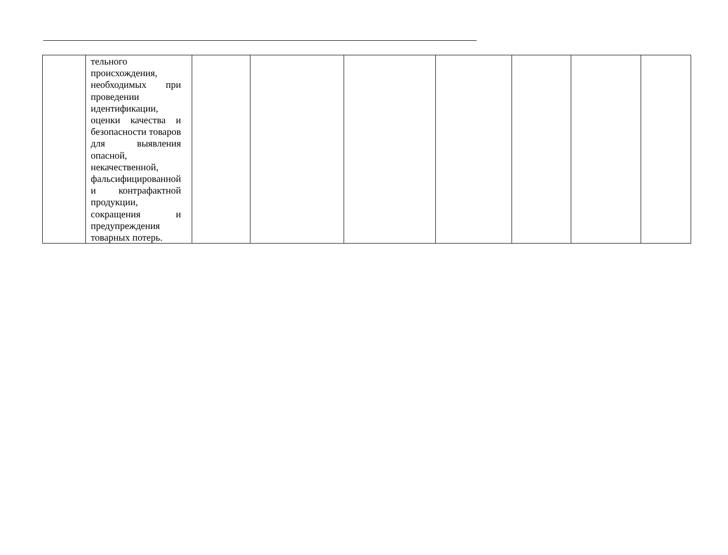| | тельного происхождения, необходимых при проведении идентификации, оценки качества и безопасности товаров для выявления опасной, некачественной, фальсифицированной и контрафактной продукции, сокращения и предупреждения товарных потерь. | | | | | | | |